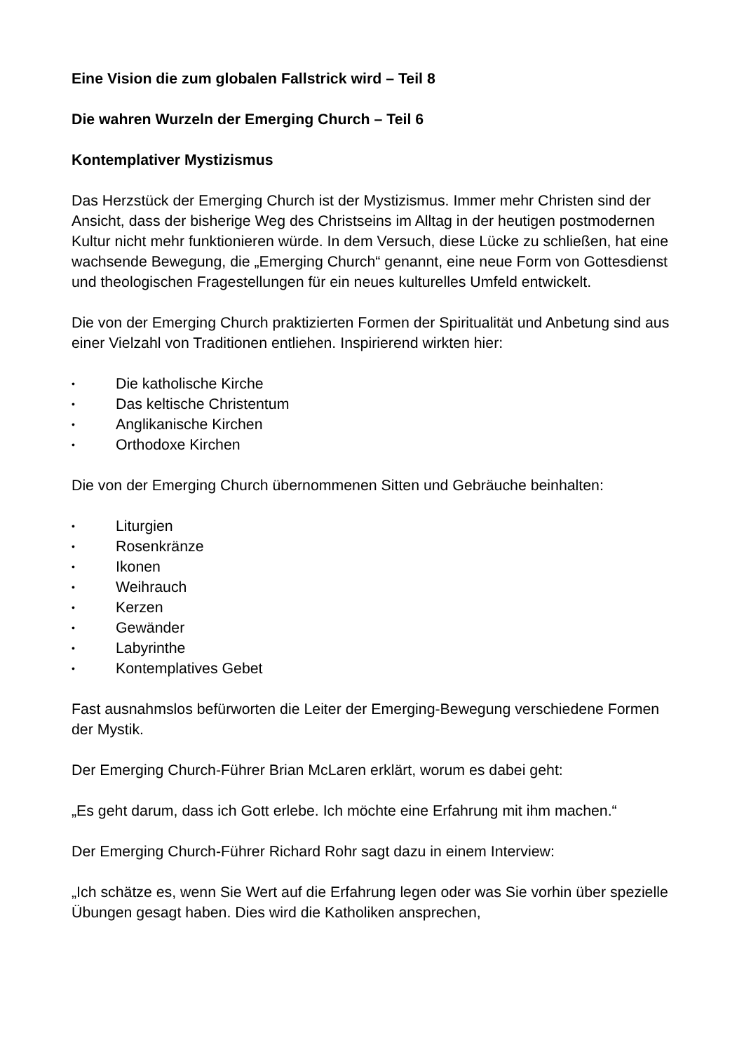Eine Vision die zum globalen Fallstrick wird – Teil 8
Die wahren Wurzeln der Emerging Church – Teil 6
Kontemplativer Mystizismus
Das Herzstück der Emerging Church ist der Mystizismus. Immer mehr Christen sind der Ansicht, dass der bisherige Weg des Christseins im Alltag in der heutigen postmodernen Kultur nicht mehr funktionieren würde. In dem Versuch, diese Lücke zu schließen, hat eine wachsende Bewegung, die „Emerging Church“ genannt, eine neue Form von Gottesdienst und theologischen Fragestellungen für ein neues kulturelles Umfeld entwickelt.
Die von der Emerging Church praktizierten Formen der Spiritualität und Anbetung sind aus einer Vielzahl von Traditionen entliehen. Inspirierend wirkten hier:
• Die katholische Kirche
• Das keltische Christentum
• Anglikanische Kirchen
• Orthodoxe Kirchen
Die von der Emerging Church übernommenen Sitten und Gebräuche beinhalten:
• Liturgien
• Rosenkränze
• Ikonen
• Weihrauch
• Kerzen
• Gewänder
• Labyrinthe
• Kontemplatives Gebet
Fast ausnahmslos befürworten die Leiter der Emerging-Bewegung verschiedene Formen der Mystik.
Der Emerging Church-Führer Brian McLaren erklärt, worum es dabei geht:
„Es geht darum, dass ich Gott erlebe. Ich möchte eine Erfahrung mit ihm machen.“
Der Emerging Church-Führer Richard Rohr sagt dazu in einem Interview:
„Ich schätze es, wenn Sie Wert auf die Erfahrung legen oder was Sie vorhin über spezielle Übungen gesagt haben. Dies wird die Katholiken ansprechen,